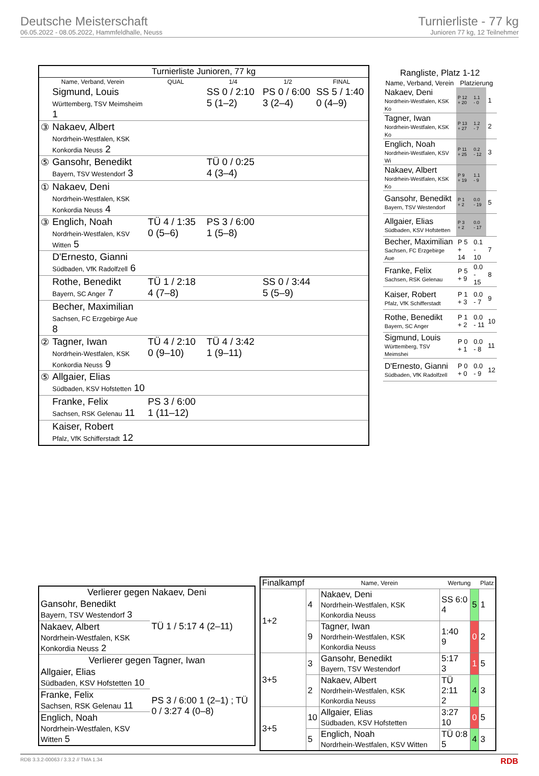Deutsche Meisterschaft
06.05.2022 - 08.05.2022, Hammfeldhalle, Neuss
Turnierliste - 77 kg
Junioren 77 kg, 12 Teilnehmer
| Turnierliste Junioren, 77 kg | | | | | |
| --- | --- | --- | --- | --- | --- |
| Name, Verband, Verein | | QUAL | 1/4 | 1/2 | FINAL |
| | Sigmund, Louis Württemberg, TSV Meimsheim 1 | | SS 0 / 2:10 5 (1–2) | PS 0 / 6:00 3 (2–4) | SS 5 / 1:40 0 (4–9) |
| ③ | Nakaev, Albert Nordrhein-Westfalen, KSK Konkordia Neuss 2 | | | | |
| ⑤ | Gansohr, Benedikt Bayern, TSV Westendorf 3 | | TÜ 0 / 0:25 4 (3–4) | | |
| ① | Nakaev, Deni Nordrhein-Westfalen, KSK Konkordia Neuss 4 | | | | |
| ③ | Englich, Noah Nordrhein-Westfalen, KSV Witten 5 | TÜ 4 / 1:35 0 (5–6) | PS 3 / 6:00 1 (5–8) | | |
| | D'Ernesto, Gianni Südbaden, VfK Radolfzell 6 | | | | |
| | Rothe, Benedikt Bayern, SC Anger 7 | TÜ 1 / 2:18 4 (7–8) | | SS 0 / 3:44 5 (5–9) | |
| | Becher, Maximilian Sachsen, FC Erzgebirge Aue 8 | | | | |
| ② | Tagner, Iwan Nordrhein-Westfalen, KSK Konkordia Neuss 9 | TÜ 4 / 2:10 0 (9–10) | TÜ 4 / 3:42 1 (9–11) | | |
| ⑤ | Allgaier, Elias Südbaden, KSV Hofstetten 10 | | | | |
| | Franke, Felix Sachsen, RSK Gelenau 11 | PS 3 / 6:00 1 (11–12) | | | |
| | Kaiser, Robert Pfalz, VfK Schifferstadt 12 | | | | |
| Rangliste, Platz 1-12 | | | |
| --- | --- | --- | --- |
| Name, Verband, Verein | Platzierung | | |
| Nakaev, Deni Nordrhein-Westfalen, KSK Ko | P 12 + 20 | 1.1 - 0 | 1 |
| Tagner, Iwan Nordrhein-Westfalen, KSK Ko | P 13 + 27 | 1.2 - 7 | 2 |
| Englich, Noah Nordrhein-Westfalen, KSV Wi | P 11 + 25 | 0.2 - 12 | 3 |
| Nakaev, Albert Nordrhein-Westfalen, KSK Ko | P 9 + 19 | 1.1 - 9 | |
| Gansohr, Benedikt Bayern, TSV Westendorf | P 1 + 2 | 0.0 - 19 | 5 |
| Allgaier, Elias Südbaden, KSV Hofstetten | P 3 + 2 | 0.0 - 17 | |
| Becher, Maximilian Sachsen, FC Erzgebirge Aue | P 5 + 14 | 0.1 - 10 | 7 |
| Franke, Felix Sachsen, RSK Gelenau | P 5 + 9 | 0.0 - 15 | 8 |
| Kaiser, Robert Pfalz, VfK Schifferstadt | P 1 + 3 | 0.0 - 7 | 9 |
| Rothe, Benedikt Bayern, SC Anger | P 1 + 2 | 0.0 - 11 | 10 |
| Sigmund, Louis Württemberg, TSV Meimshei | P 0 + 1 | 0.0 - 8 | 11 |
| D'Ernesto, Gianni Südbaden, VfK Radolfzell | P 0 + 0 | 0.0 - 9 | 12 |
| Verlierer gegen Nakaev, Deni | |
| --- | --- |
| Gansohr, Benedikt Bayern, TSV Westendorf 3 | TÜ 1 / 5:17 4 (2–11) |
| Nakaev, Albert Nordrhein-Westfalen, KSK Konkordia Neuss 2 | |
| Verlierer gegen Tagner, Iwan | |
| Allgaier, Elias Südbaden, KSV Hofstetten 10 | PS 3 / 6:00 1 (2–1) ; TÜ 0 / 3:27 4 (0–8) |
| Franke, Felix Sachsen, RSK Gelenau 11 | |
| Englich, Noah Nordrhein-Westfalen, KSV Witten 5 | |
| Finalkampf | | Name, Verein | Wertung | | Platz |
| --- | --- | --- | --- | --- | --- |
| 1+2 | 4 | Nakaev, Deni Nordrhein-Westfalen, KSK Konkordia Neuss | SS 6:0 4 | 5 | 1 |
| | 9 | Tagner, Iwan Nordrhein-Westfalen, KSK Konkordia Neuss | 1:40 9 | 0 | 2 |
| 3+5 | 3 | Gansohr, Benedikt Bayern, TSV Westendorf | 5:17 3 | 1 | 5 |
| | 2 | Nakaev, Albert Nordrhein-Westfalen, KSK Konkordia Neuss | TÜ 2:11 2 | 4 | 3 |
| 3+5 | 10 | Allgaier, Elias Südbaden, KSV Hofstetten | 3:27 10 | 0 | 5 |
| | 5 | Englich, Noah Nordrhein-Westfalen, KSV Witten | TÜ 0:8 5 | 4 | 3 |
RDB 3.3.2-00063 / 3.3.2 // TMA 1.34 RDB